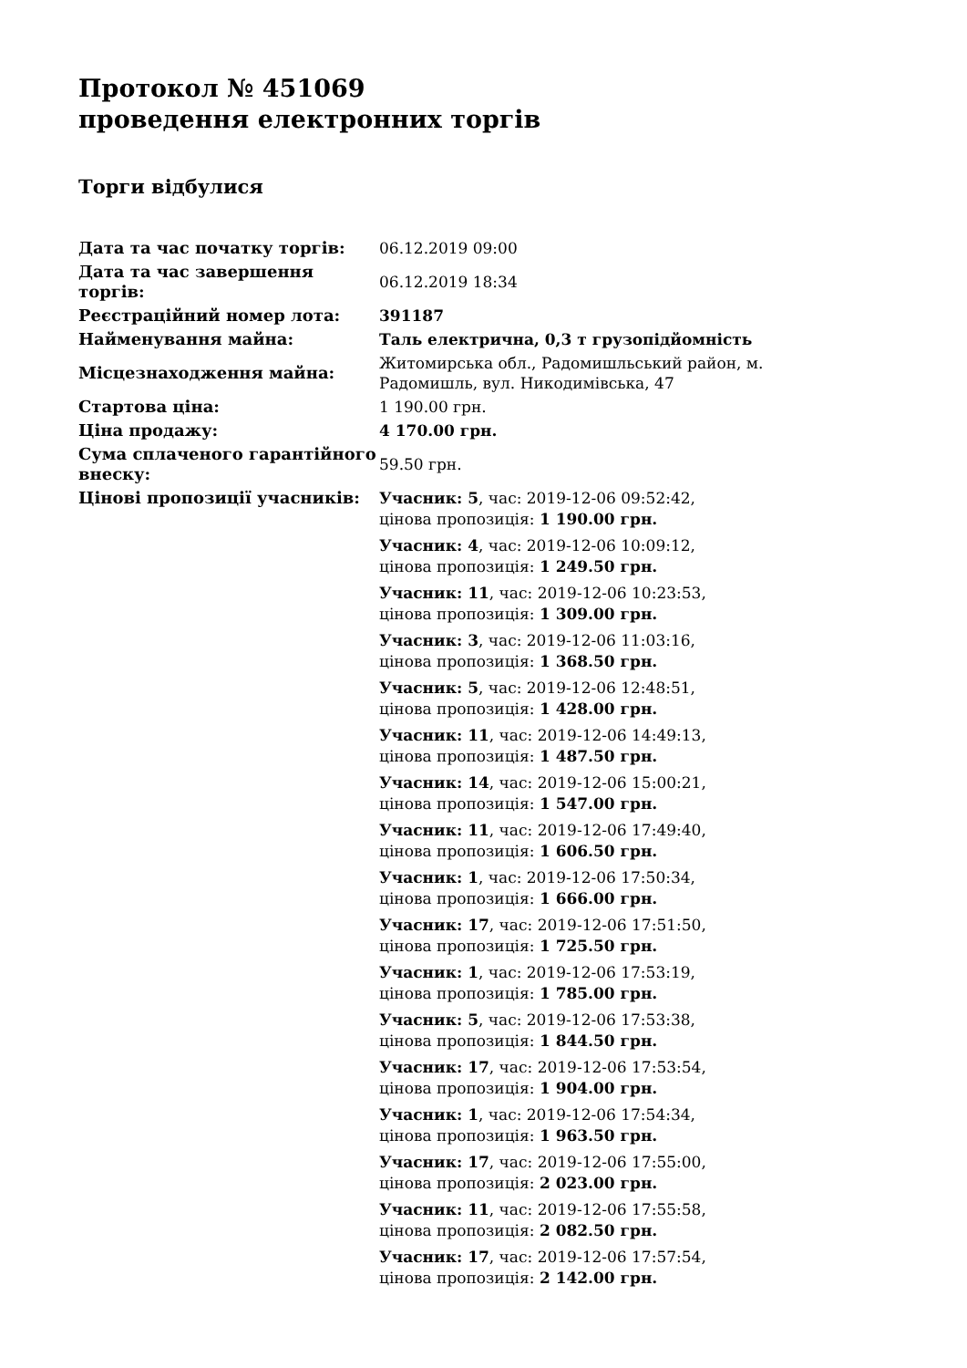Протокол № 451069
проведення електронних торгів
Торги відбулися
| Дата та час початку торгів: | 06.12.2019 09:00 |
| Дата та час завершення торгів: | 06.12.2019 18:34 |
| Реєстраційний номер лота: | 391187 |
| Найменування майна: | Таль електрична, 0,3 т грузопідйомність |
| Місцезнаходження майна: | Житомирська обл., Радомишльський район, м. Радомишль, вул. Никодимівська, 47 |
| Стартова ціна: | 1 190.00 грн. |
| Ціна продажу: | 4 170.00 грн. |
| Сума сплаченого гарантійного внеску: | 59.50 грн. |
| Цінові пропозиції учасників: | Учасник: 5 , час: 2019-12-06 09:52:42, цінова пропозиція: 1 190.00 грн. Учасник: 4 , час: 2019-12-06 10:09:12, цінова пропозиція: 1 249.50 грн. Учасник: 11 , час: 2019-12-06 10:23:53, цінова пропозиція: 1 309.00 грн. Учасник: 3 , час: 2019-12-06 11:03:16, цінова пропозиція: 1 368.50 грн. Учасник: 5 , час: 2019-12-06 12:48:51, цінова пропозиція: 1 428.00 грн. Учасник: 11 , час: 2019-12-06 14:49:13, цінова пропозиція: 1 487.50 грн. Учасник: 14 , час: 2019-12-06 15:00:21, цінова пропозиція: 1 547.00 грн. Учасник: 11 , час: 2019-12-06 17:49:40, цінова пропозиція: 1 606.50 грн. Учасник: 1 , час: 2019-12-06 17:50:34, цінова пропозиція: 1 666.00 грн. Учасник: 17 , час: 2019-12-06 17:51:50, цінова пропозиція: 1 725.50 грн. Учасник: 1 , час: 2019-12-06 17:53:19, цінова пропозиція: 1 785.00 грн. Учасник: 5 , час: 2019-12-06 17:53:38, цінова пропозиція: 1 844.50 грн. Учасник: 17 , час: 2019-12-06 17:53:54, цінова пропозиція: 1 904.00 грн. Учасник: 1 , час: 2019-12-06 17:54:34, цінова пропозиція: 1 963.50 грн. Учасник: 17 , час: 2019-12-06 17:55:00, цінова пропозиція: 2 023.00 грн. Учасник: 11 , час: 2019-12-06 17:55:58, цінова пропозиція: 2 082.50 грн. Учасник: 17 , час: 2019-12-06 17:57:54, цінова пропозиція: 2 142.00 грн. |